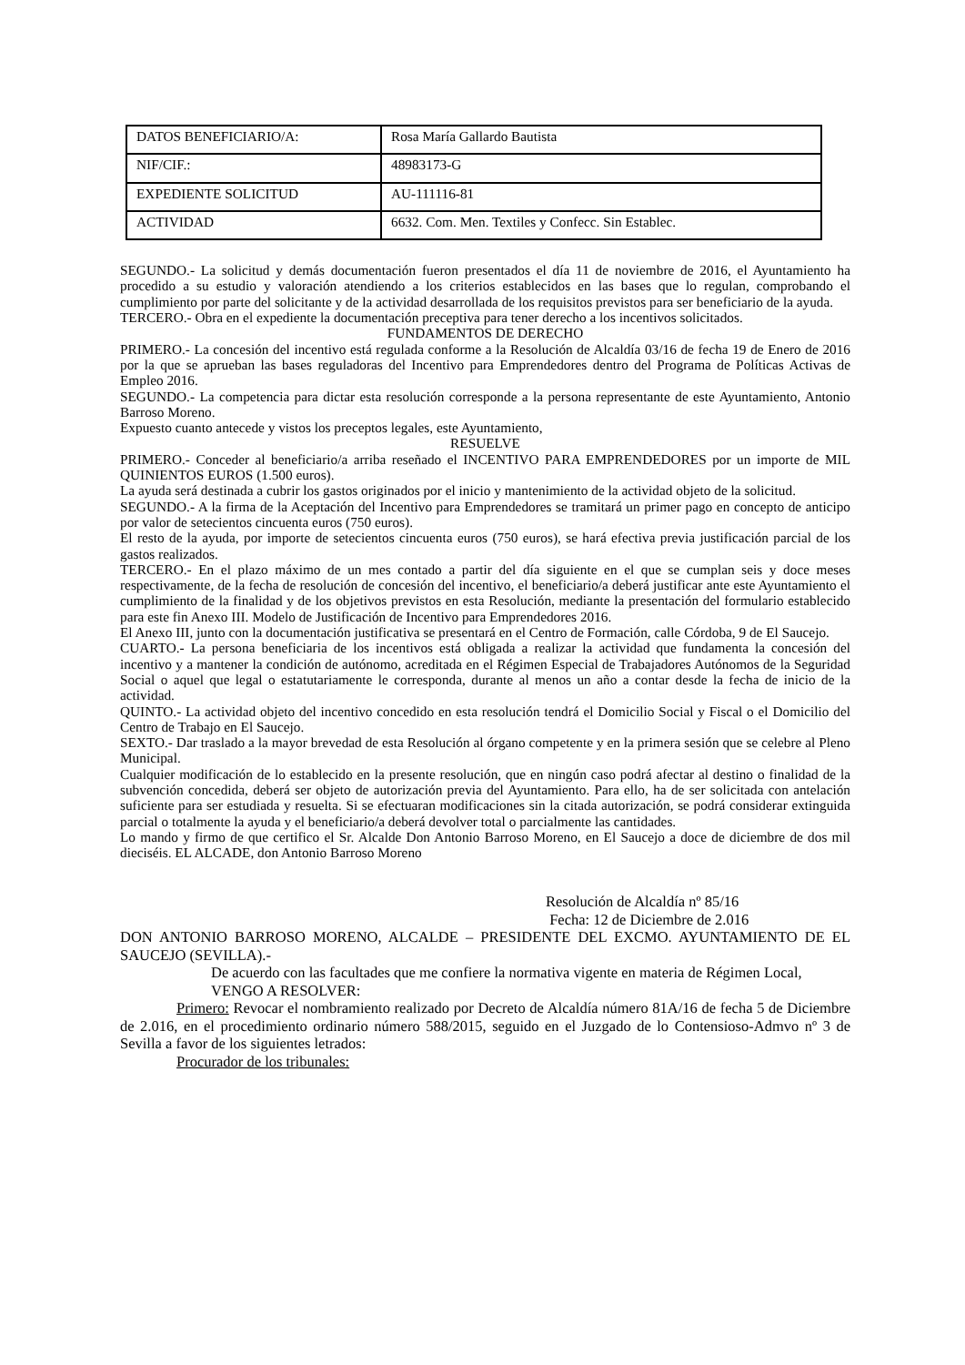| DATOS BENEFICIARIO/A: | Rosa María Gallardo Bautista |
| NIF/CIF.: | 48983173-G |
| EXPEDIENTE SOLICITUD | AU-111116-81 |
| ACTIVIDAD | 6632. Com. Men. Textiles y Confecc. Sin Establec. |
SEGUNDO.- La solicitud y demás documentación fueron presentados el día 11 de noviembre de 2016, el Ayuntamiento ha procedido a su estudio y valoración atendiendo a los criterios establecidos en las bases que lo regulan, comprobando el cumplimiento por parte del solicitante y de la actividad desarrollada de los requisitos previstos para ser beneficiario de la ayuda.
TERCERO.- Obra en el expediente la documentación preceptiva para tener derecho a los incentivos solicitados.
FUNDAMENTOS DE DERECHO
PRIMERO.- La concesión del incentivo está regulada conforme a la Resolución de Alcaldía 03/16 de fecha 19 de Enero de 2016 por la que se aprueban las bases reguladoras del Incentivo para Emprendedores dentro del Programa de Políticas Activas de Empleo 2016.
SEGUNDO.- La competencia para dictar esta resolución corresponde a la persona representante de este Ayuntamiento, Antonio Barroso Moreno.
Expuesto cuanto antecede y vistos los preceptos legales, este Ayuntamiento,
RESUELVE
PRIMERO.- Conceder al beneficiario/a arriba reseñado el INCENTIVO PARA EMPRENDEDORES por un importe de MIL QUINIENTOS EUROS (1.500 euros).
La ayuda será destinada a cubrir los gastos originados por el inicio y mantenimiento de la actividad objeto de la solicitud.
SEGUNDO.- A la firma de la Aceptación del Incentivo para Emprendedores se tramitará un primer pago en concepto de anticipo por valor de setecientos cincuenta euros (750 euros).
El resto de la ayuda, por importe de setecientos cincuenta euros (750 euros), se hará efectiva previa justificación parcial de los gastos realizados.
TERCERO.- En el plazo máximo de un mes contado a partir del día siguiente en el que se cumplan seis y doce meses respectivamente, de la fecha de resolución de concesión del incentivo, el beneficiario/a deberá justificar ante este Ayuntamiento el cumplimiento de la finalidad y de los objetivos previstos en esta Resolución, mediante la presentación del formulario establecido para este fin Anexo III. Modelo de Justificación de Incentivo para Emprendedores 2016.
El Anexo III, junto con la documentación justificativa se presentará en el Centro de Formación, calle Córdoba, 9 de El Saucejo.
CUARTO.- La persona beneficiaria de los incentivos está obligada a realizar la actividad que fundamenta la concesión del incentivo y a mantener la condición de autónomo, acreditada en el Régimen Especial de Trabajadores Autónomos de la Seguridad Social o aquel que legal o estatutariamente le corresponda, durante al menos un año a contar desde la fecha de inicio de la actividad.
QUINTO.- La actividad objeto del incentivo concedido en esta resolución tendrá el Domicilio Social y Fiscal o el Domicilio del Centro de Trabajo en El Saucejo.
SEXTO.- Dar traslado a la mayor brevedad de esta Resolución al órgano competente y en la primera sesión que se celebre al Pleno Municipal.
Cualquier modificación de lo establecido en la presente resolución, que en ningún caso podrá afectar al destino o finalidad de la subvención concedida, deberá ser objeto de autorización previa del Ayuntamiento. Para ello, ha de ser solicitada con antelación suficiente para ser estudiada y resuelta. Si se efectuaran modificaciones sin la citada autorización, se podrá considerar extinguida parcial o totalmente la ayuda y el beneficiario/a deberá devolver total o parcialmente las cantidades.
Lo mando y firmo de que certifico el Sr. Alcalde Don Antonio Barroso Moreno, en El Saucejo a doce de diciembre de dos mil dieciséis. EL ALCADE, don Antonio Barroso Moreno
Resolución de Alcaldía nº 85/16
Fecha: 12 de Diciembre de 2.016
DON ANTONIO BARROSO MORENO, ALCALDE – PRESIDENTE DEL EXCMO. AYUNTAMIENTO DE EL SAUCEJO (SEVILLA).-
De acuerdo con las facultades que me confiere la normativa vigente en materia de Régimen Local,
VENGO A RESOLVER:
Primero: Revocar el nombramiento realizado por Decreto de Alcaldía número 81A/16 de fecha 5 de Diciembre de 2.016, en el procedimiento ordinario número 588/2015, seguido en el Juzgado de lo Contensioso-Admvo nº 3 de Sevilla a favor de los siguientes letrados:
Procurador de los tribunales: